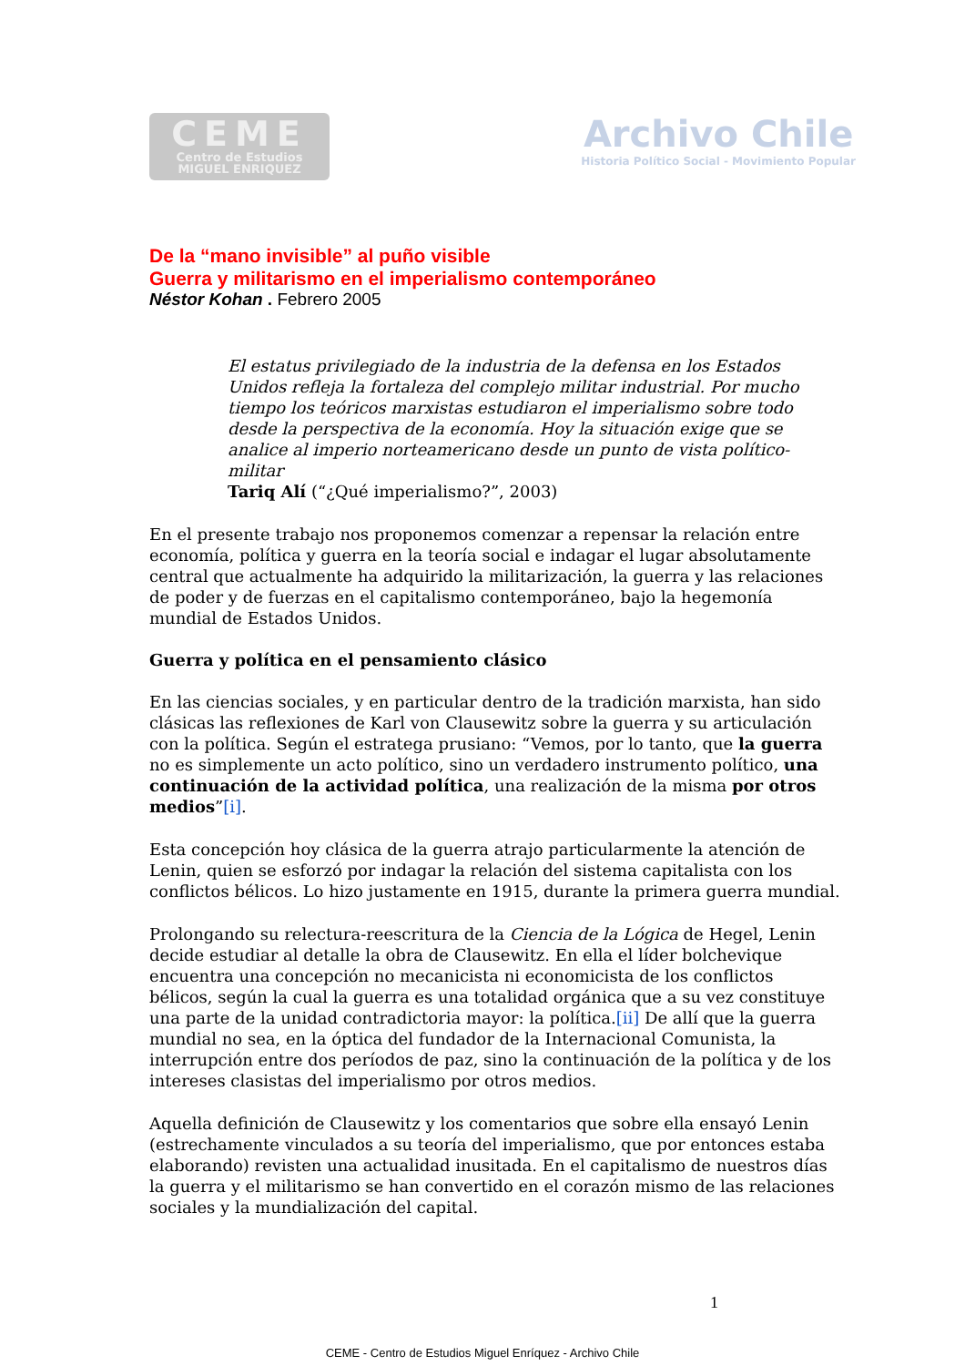CEME
Centro de Estudios
MIGUEL ENRIQUEZ
Archivo Chile
Historia Político Social - Movimiento Popular
De la “mano invisible” al puño visible
Guerra y militarismo en el imperialismo contemporáneo
Néstor Kohan . Febrero 2005
El estatus privilegiado de la industria de la defensa en los Estados Unidos refleja la fortaleza del complejo militar industrial. Por mucho tiempo los teóricos marxistas estudiaron el imperialismo sobre todo desde la perspectiva de la economía. Hoy la situación exige que se analice al imperio norteamericano desde un punto de vista político-militar
Tariq Alí (“¿Qué imperialismo?”, 2003)
En el presente trabajo nos proponemos comenzar a repensar la relación entre economía, política y guerra en la teoría social e indagar el lugar absolutamente central que actualmente ha adquirido la militarización, la guerra y las relaciones de poder y de fuerzas en el capitalismo contemporáneo, bajo la hegemonía mundial de Estados Unidos.
Guerra y política en el pensamiento clásico
En las ciencias sociales, y en particular dentro de la tradición marxista, han sido clásicas las reflexiones de Karl von Clausewitz sobre la guerra y su articulación con la política. Según el estratega prusiano: “Vemos, por lo tanto, que la guerra no es simplemente un acto político, sino un verdadero instrumento político, una continuación de la actividad política, una realización de la misma por otros medios”[i].
Esta concepción hoy clásica de la guerra atrajo particularmente la atención de Lenin, quien se esforzó por indagar la relación del sistema capitalista con los conflictos bélicos. Lo hizo justamente en 1915, durante la primera guerra mundial.
Prolongando su relectura-reescritura de la Ciencia de la Lógica de Hegel, Lenin decide estudiar al detalle la obra de Clausewitz. En ella el líder bolchevique encuentra una concepción no mecanicista ni economicista de los conflictos bélicos, según la cual la guerra es una totalidad orgánica que a su vez constituye una parte de la unidad contradictoria mayor: la política.[ii] De allí que la guerra mundial no sea, en la óptica del fundador de la Internacional Comunista, la interrupción entre dos períodos de paz, sino la continuación de la política y de los intereses clasistas del imperialismo por otros medios.
Aquella definición de Clausewitz y los comentarios que sobre ella ensayó Lenin (estrechamente vinculados a su teoría del imperialismo, que por entonces estaba elaborando) revisten una actualidad inusitada. En el capitalismo de nuestros días la guerra y el militarismo se han convertido en el corazón mismo de las relaciones sociales y la mundialización del capital.
1
CEME - Centro de Estudios Miguel Enríquez - Archivo Chile